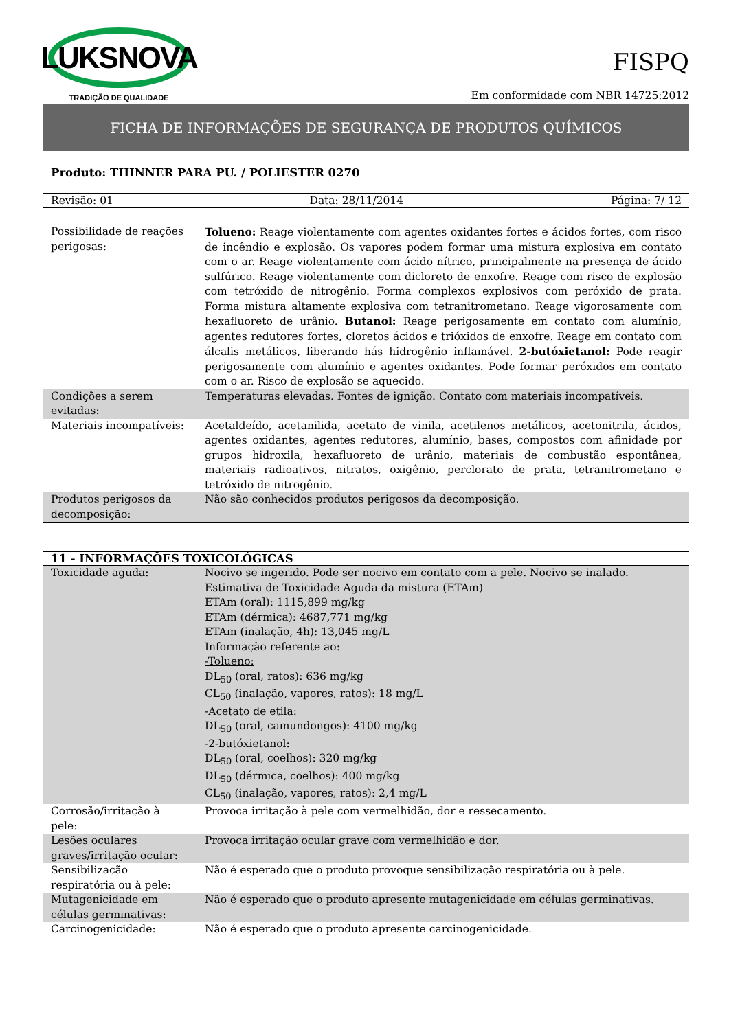LUKSNOVA
TRADIÇÃO DE QUALIDADE
FISPQ
Em conformidade com NBR 14725:2012
FICHA DE INFORMAÇÕES DE SEGURANÇA DE PRODUTOS QUÍMICOS
Produto: THINNER PARA PU. / POLIESTER 0270
| Revisão: 01 | Data: 28/11/2014 | Página: 7/ 12 |
| Possibilidade de reações perigosas: | Tolueno: Reage violentamente com agentes oxidantes fortes e ácidos fortes, com risco de incêndio e explosão. Os vapores podem formar uma mistura explosiva em contato com o ar. Reage violentamente com ácido nítrico, principalmente na presença de ácido sulfúrico. Reage violentamente com dicloreto de enxofre. Reage com risco de explosão com tetróxido de nitrogênio. Forma complexos explosivos com peróxido de prata. Forma mistura altamente explosiva com tetranitrometano. Reage vigorosamente com hexafluoreto de urânio. Butanol: Reage perigosamente em contato com alumínio, agentes redutores fortes, cloretos ácidos e trióxidos de enxofre. Reage em contato com álcalis metálicos, liberando hás hidrogênio inflamável. 2-butóxietanol: Pode reagir perigosamente com alumínio e agentes oxidantes. Pode formar peróxidos em contato com o ar. Risco de explosão se aquecido. |
| Condições a serem evitadas: | Temperaturas elevadas. Fontes de ignição. Contato com materiais incompatíveis. |
| Materiais incompatíveis: | Acetaldeído, acetanilida, acetato de vinila, acetilenos metálicos, acetonitrila, ácidos, agentes oxidantes, agentes redutores, alumínio, bases, compostos com afinidade por grupos hidroxila, hexafluoreto de urânio, materiais de combustão espontânea, materiais radioativos, nitratos, oxigênio, perclorato de prata, tetranitrometano e tetróxido de nitrogênio. |
| Produtos perigosos da decomposição: | Não são conhecidos produtos perigosos da decomposição. |
11 - INFORMAÇÕES TOXICOLÓGICAS
| Toxicidade aguda: | Nocivo se ingerido. Pode ser nocivo em contato com a pele. Nocivo se inalado. Estimativa de Toxicidade Aguda da mistura (ETAm) ETAm (oral): 1115,899 mg/kg ETAm (dérmica): 4687,771 mg/kg ETAm (inalação, 4h): 13,045 mg/L Informação referente ao: -Tolueno: DL<sub>50</sub> (oral, ratos): 636 mg/kg CL<sub>50</sub> (inalação, vapores, ratos): 18 mg/L -Acetato de etila: DL<sub>50</sub> (oral, camundongos): 4100 mg/kg -2-butóxietanol: DL<sub>50</sub> (oral, coelhos): 320 mg/kg DL<sub>50</sub> (dérmica, coelhos): 400 mg/kg CL<sub>50</sub> (inalação, vapores, ratos): 2,4 mg/L |
| Corrosão/irritação à pele: | Provoca irritação à pele com vermelhidão, dor e ressecamento. |
| Lesões oculares graves/irritação ocular: | Provoca irritação ocular grave com vermelhidão e dor. |
| Sensibilização respiratória ou à pele: | Não é esperado que o produto provoque sensibilização respiratória ou à pele. |
| Mutagenicidade em células germinativas: | Não é esperado que o produto apresente mutagenicidade em células germinativas. |
| Carcinogenicidade: | Não é esperado que o produto apresente carcinogenicidade. |